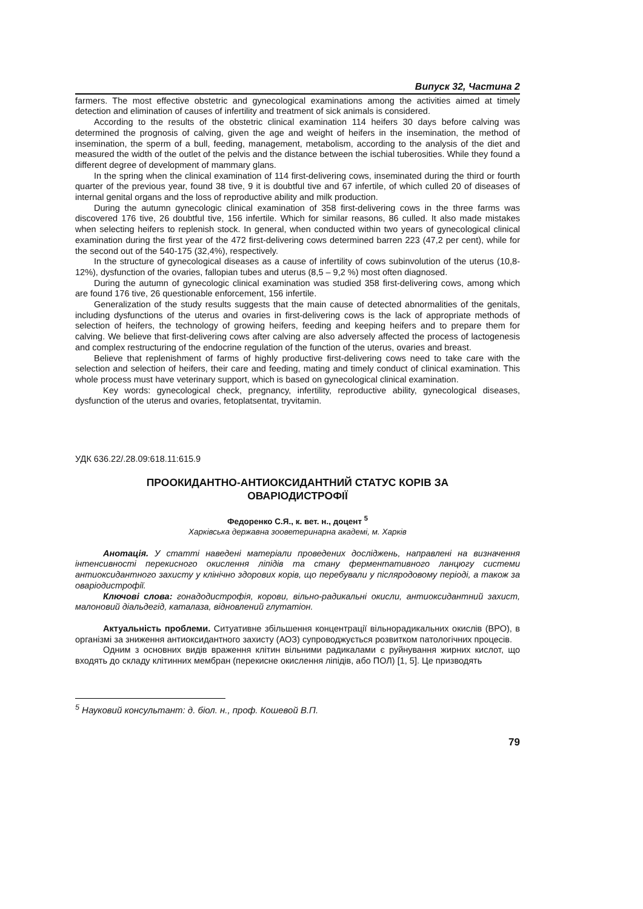Випуск 32, Частина 2
farmers. The most effective obstetric and gynecological examinations among the activities aimed at timely detection and elimination of causes of infertility and treatment of sick animals is considered.
According to the results of the obstetric clinical examination 114 heifers 30 days before calving was determined the prognosis of calving, given the age and weight of heifers in the insemination, the method of insemination, the sperm of a bull, feeding, management, metabolism, according to the analysis of the diet and measured the width of the outlet of the pelvis and the distance between the ischial tuberosities. While they found a different degree of development of mammary glans.
In the spring when the clinical examination of 114 first-delivering cows, inseminated during the third or fourth quarter of the previous year, found 38 tive, 9 it is doubtful tive and 67 infertile, of which culled 20 of diseases of internal genital organs and the loss of reproductive ability and milk production.
During the autumn gynecologic clinical examination of 358 first-delivering cows in the three farms was discovered 176 tive, 26 doubtful tive, 156 infertile. Which for similar reasons, 86 culled. It also made mistakes when selecting heifers to replenish stock. In general, when conducted within two years of gynecological clinical examination during the first year of the 472 first-delivering cows determined barren 223 (47,2 per cent), while for the second out of the 540-175 (32,4%), respectively.
In the structure of gynecological diseases as a cause of infertility of cows subinvolution of the uterus (10,8-12%), dysfunction of the ovaries, fallopian tubes and uterus (8,5 – 9,2 %) most often diagnosed.
During the autumn of gynecologic clinical examination was studied 358 first-delivering cows, among which are found 176 tive, 26 questionable enforcement, 156 infertile.
Generalization of the study results suggests that the main cause of detected abnormalities of the genitals, including dysfunctions of the uterus and ovaries in first-delivering cows is the lack of appropriate methods of selection of heifers, the technology of growing heifers, feeding and keeping heifers and to prepare them for calving. We believe that first-delivering cows after calving are also adversely affected the process of lactogenesis and complex restructuring of the endocrine regulation of the function of the uterus, ovaries and breast.
Believe that replenishment of farms of highly productive first-delivering cows need to take care with the selection and selection of heifers, their care and feeding, mating and timely conduct of clinical examination. This whole process must have veterinary support, which is based on gynecological clinical examination.
Key words: gynecological check, pregnancy, infertility, reproductive ability, gynecological diseases, dysfunction of the uterus and ovaries, fetoplatsentat, tryvitamin.
УДК 636.22/.28.09:618.11:615.9
ПРООКИДАНТНО-АНТИОКСИДАНТНИЙ СТАТУС КОРІВ ЗА ОВАРІОДИСТРОФІЇ
Федоренко С.Я., к. вет. н., доцент <sup>5</sup>
Харківська державна зооветеринарна академі, м. Харків
Анотація. У статті наведені матеріали проведених досліджень, направлені на визначення інтенсивності перекисного окислення ліпідів та стану ферментативного ланцюгу системи антиоксидантного захисту у клінічно здорових корів, що перебували у післяродовому періоді, а також за оваріодистрофії.
Ключові слова: гонадодистрофія, корови, вільно-радикальні окисли, антиоксидантний захист, малоновий діальдегід, каталаза, відновлений глутатіон.
Актуальність проблеми. Ситуативне збільшення концентрації вільнорадикальних окислів (ВРО), в організмі за зниження антиоксидантного захисту (АОЗ) супроводжується розвитком патологічних процесів.
Одним з основних видів враження клітин вільними радикалами є руйнування жирних кислот, що входять до складу клітинних мембран (перекисне окислення ліпідів, або ПОЛ) [1, 5]. Це призводять
<sup>5</sup> Науковий консультант: д. біол. н., проф. Кошевой В.П.
79